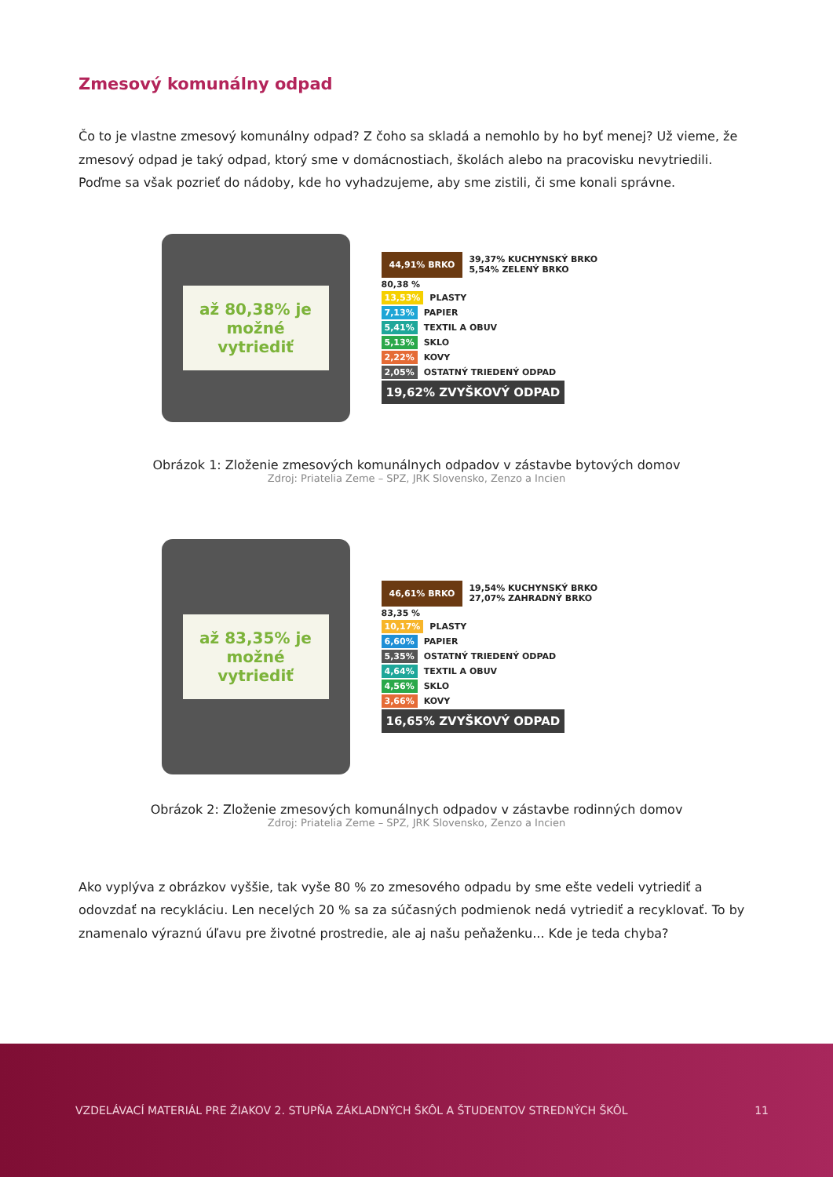Zmesový komunálny odpad
Čo to je vlastne zmesový komunálny odpad? Z čoho sa skladá a nemohlo by ho byť menej? Už vieme, že zmesový odpad je taký odpad, ktorý sme v domácnostiach, školách alebo na pracovisku nevytriedili. Poďme sa však pozrieť do nádoby, kde ho vyhadzujeme, aby sme zistili, či sme konali správne.
až 80,38% je možné vytriediť
44,91% BRKO 39,37% KUCHYNSKÝ BRKO
5,54% ZELENÝ BRKO
80,38 %
13,53% PLASTY
7,13% PAPIER
5,41% TEXTIL A OBUV
5,13% SKLO
2,22% KOVY
2,05% OSTATNÝ TRIEDENÝ ODPAD
19,62% ZVYŠKOVÝ ODPAD
Obrázok 1: Zloženie zmesových komunálnych odpadov v zástavbe bytových domov
Zdroj: Priatelia Zeme – SPZ, JRK Slovensko, Zenzo a Incien
až 83,35% je možné vytriediť
46,61% BRKO 19,54% KUCHYNSKÝ BRKO
27,07% ZAHRADNÝ BRKO
83,35 %
10,17% PLASTY
6,60% PAPIER
5,35% OSTATNÝ TRIEDENÝ ODPAD
4,64% TEXTIL A OBUV
4,56% SKLO
3,66% KOVY
16,65% ZVYŠKOVÝ ODPAD
Obrázok 2: Zloženie zmesových komunálnych odpadov v zástavbe rodinných domov
Zdroj: Priatelia Zeme – SPZ, JRK Slovensko, Zenzo a Incien
Ako vyplýva z obrázkov vyššie, tak vyše 80 % zo zmesového odpadu by sme ešte vedeli vytriediť a odovzdať na recykláciu. Len necelých 20 % sa za súčasných podmienok nedá vytriediť a recyklovať. To by znamenalo výraznú úľavu pre životné prostredie, ale aj našu peňaženku... Kde je teda chyba?
VZDELÁVACÍ MATERIÁL PRE ŽIAKOV 2. STUPŇA ZÁKLADNÝCH ŠKÔL A ŠTUDENTOV STREDNÝCH ŠKÔL 11